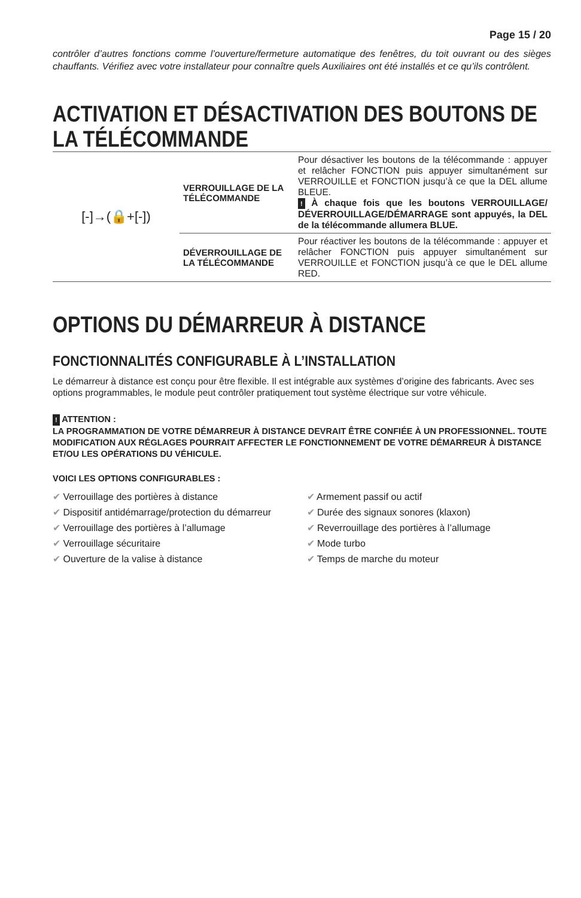Page 15 / 20
contrôler d’autres fonctions comme l’ouverture/fermeture automatique des fenêtres, du toit ouvrant ou des sièges chauffants. Vérifiez avec votre installateur pour connaître quels Auxiliaires ont été installés et ce qu’ils contrôlent.
ACTIVATION ET DÉSACTIVATION DES BOUTONS DE LA TÉLÉCOMMANDE
| [-]→(🔒+[-]) | VERROUILLAGE DE LA TÉLÉCOMMANDE | Pour désactiver les boutons de la télécommande : appuyer et relâcher FONCTION puis appuyer simultanément sur VERROUILLE et FONCTION jusqu’à ce que la DEL allume BLEUE. ! À chaque fois que les boutons VERROUILLAGE/ DÉVERROUILLAGE/DÉMARRAGE sont appuyés, la DEL de la télécommande allumera BLUE. |
| | DÉVERROUILLAGE DE LA TÉLÉCOMMANDE | Pour réactiver les boutons de la télécommande : appuyer et relâcher FONCTION puis appuyer simultanément sur VERROUILLE et FONCTION jusqu’à ce que le DEL allume RED. |
OPTIONS DU DÉMARREUR À DISTANCE
FONCTIONNALITÉS CONFIGURABLE À L’INSTALLATION
Le démarreur à distance est conçu pour être flexible. Il est intégrable aux systèmes d’origine des fabricants. Avec ses options programmables, le module peut contrôler pratiquement tout système électrique sur votre véhicule.
! ATTENTION :
LA PROGRAMMATION DE VOTRE DÉMARREUR À DISTANCE DEVRAIT ÊTRE CONFIÉE À UN PROFESSIONNEL. TOUTE MODIFICATION AUX RÉGLAGES POURRAIT AFFECTER LE FONCTIONNEMENT DE VOTRE DÉMARREUR À DISTANCE ET/OU LES OPÉRATIONS DU VÉHICULE.
VOICI LES OPTIONS CONFIGURABLES :
✔ Verrouillage des portières à distance
✔ Dispositif antidémarrage/protection du démarreur
✔ Verrouillage des portières à l’allumage
✔ Verrouillage sécuritaire
✔ Ouverture de la valise à distance
✔ Armement passif ou actif
✔ Durée des signaux sonores (klaxon)
✔ Reverrouillage des portières à l’allumage
✔ Mode turbo
✔ Temps de marche du moteur